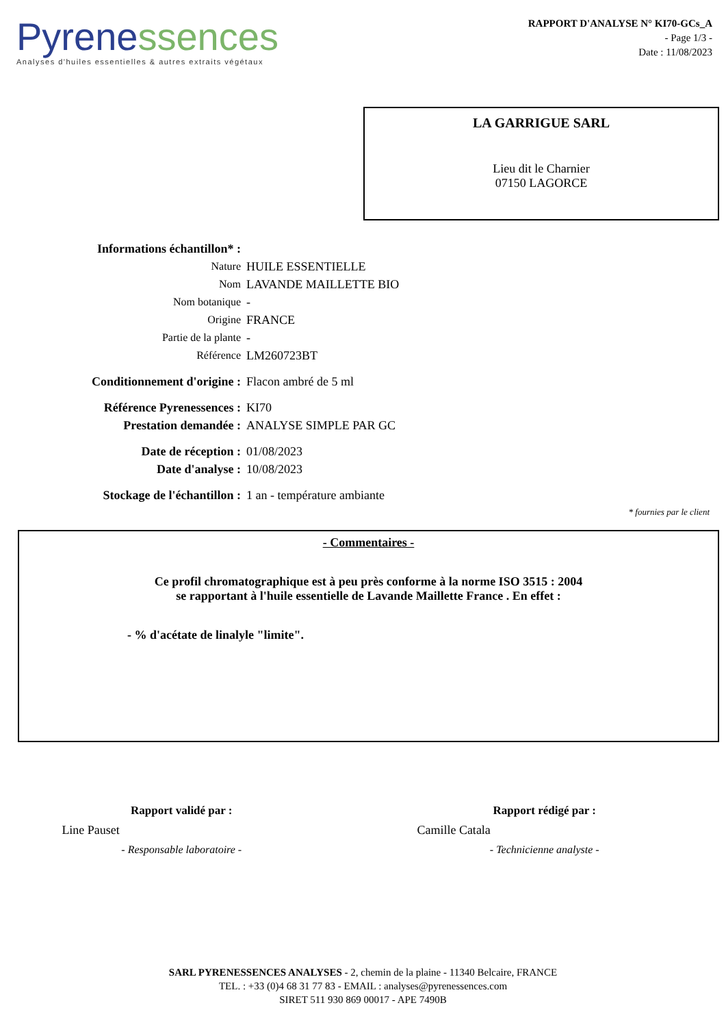Pyren essences
Analyses d'huiles essentielles & autres extraits végétaux
RAPPORT D'ANALYSE N° KI70-GCs_A
- Page 1/3 -
Date : 11/08/2023
LA GARRIGUE SARL
Lieu dit le Charnier
07150 LAGORCE
Informations échantillon* :
Nature HUILE ESSENTIELLE
Nom LAVANDE MAILLETTE BIO
Nom botanique -
Origine FRANCE
Partie de la plante -
Référence LM260723BT
Conditionnement d'origine : Flacon ambré de 5 ml
Référence Pyrenessences : KI70
Prestation demandée : ANALYSE SIMPLE PAR GC
Date de réception : 01/08/2023
Date d'analyse : 10/08/2023
Stockage de l'échantillon : 1 an - température ambiante
* fournies par le client
- Commentaires -
Ce profil chromatographique est à peu près conforme à la norme ISO 3515 : 2004
se rapportant à l'huile essentielle de Lavande Maillette France . En effet :
- % d'acétate de linalyle "limite".
Rapport validé par :
Line Pauset
- Responsable laboratoire -
Rapport rédigé par :
Camille Catala
- Technicienne analyste -
SARL PYRENESSENCES ANALYSES - 2, chemin de la plaine - 11340 Belcaire, FRANCE
TEL. : +33 (0)4 68 31 77 83 - EMAIL : analyses@pyrenessences.com
SIRET 511 930 869 00017 - APE 7490B